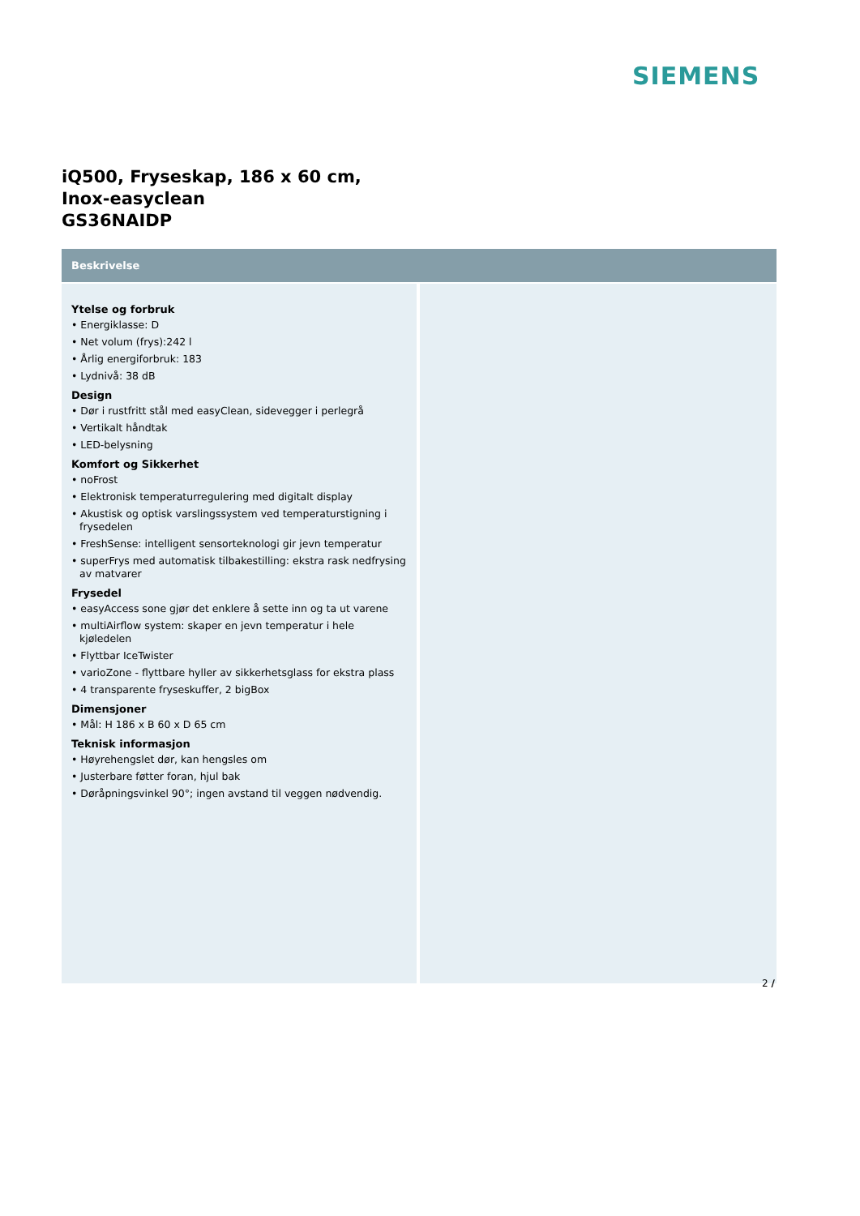SIEMENS
iQ500, Fryseskap, 186 x 60 cm,
Inox-easyclean
GS36NAIDP
Beskrivelse
Ytelse og forbruk
• Energiklasse: D
• Net volum (frys):242 l
• Årlig energiforbruk: 183
• Lydnivå: 38 dB
Design
• Dør i rustfritt stål med easyClean, sidevegger i perlegrå
• Vertikalt håndtak
• LED-belysning
Komfort og Sikkerhet
• noFrost
• Elektronisk temperaturregulering med digitalt display
• Akustisk og optisk varslingssystem ved temperaturstigning i frysedelen
• FreshSense: intelligent sensorteknologi gir jevn temperatur
• superFrys med automatisk tilbakestilling: ekstra rask nedfrysing av matvarer
Frysedel
• easyAccess sone gjør det enklere å sette inn og ta ut varene
• multiAirflow system: skaper en jevn temperatur i hele kjøledelen
• Flyttbar IceTwister
• varioZone - flyttbare hyller av sikkerhetsglass for ekstra plass
• 4 transparente fryseskuffer, 2 bigBox
Dimensjoner
• Mål: H 186 x B 60 x D 65 cm
Teknisk informasjon
• Høyrehengslet dør, kan hengsles om
• Justerbare føtter foran, hjul bak
• Døråpningsvinkel 90°; ingen avstand til veggen nødvendig.
2 /